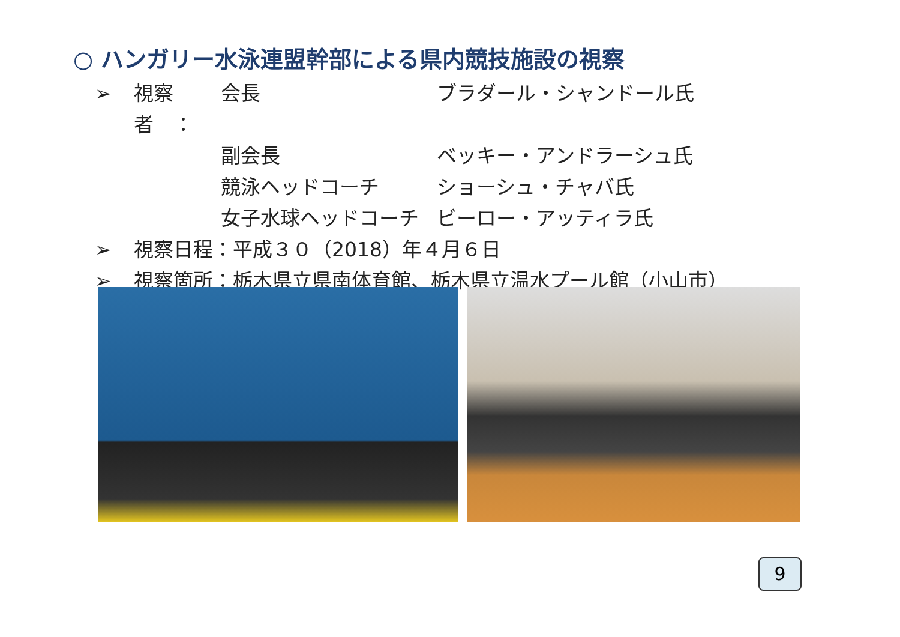○ ハンガリー水泳連盟幹部による県内競技施設の視察
➢ 視察者　： 会長 ブラダール・シャンドール氏
副会長 ベッキー・アンドラーシュ氏
競泳ヘッドコーチ ショーシュ・チャバ氏
女子水球ヘッドコーチ ビーロー・アッティラ氏
➢ 視察日程：平成３０（2018）年４月６日
➢ 視察箇所：栃木県立県南体育館、栃木県立温水プール館（小山市）
9